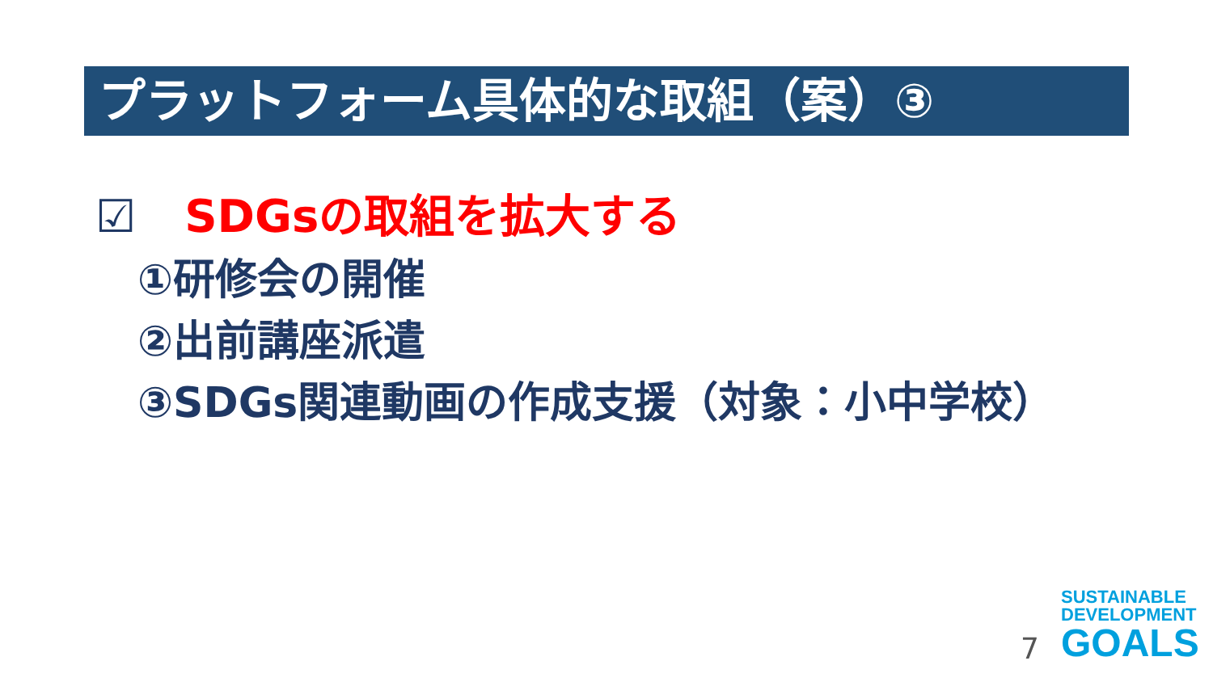プラットフォーム具体的な取組（案）③
☑ SDGsの取組を拡大する
①研修会の開催
②出前講座派遣
③SDGs関連動画の作成支援（対象：小中学校）
7
SUSTAINABLE
DEVELOPMENT
GOALS